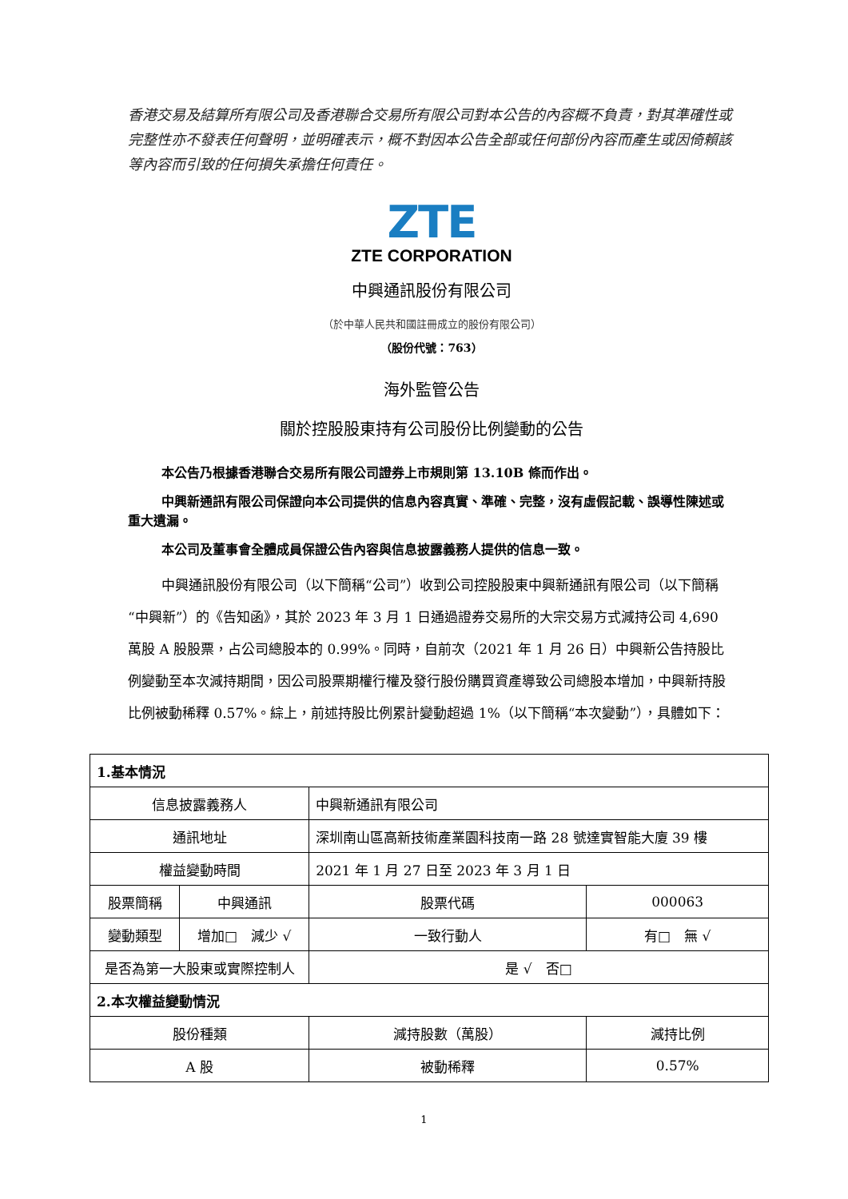香港交易及結算所有限公司及香港聯合交易所有限公司對本公告的內容概不負責，對其準確性或完整性亦不發表任何聲明，並明確表示，概不對因本公告全部或任何部份內容而產生或因倚賴該等內容而引致的任何損失承擔任何責任。
ZTE
ZTE CORPORATION
中興通訊股份有限公司
（於中華人民共和國註冊成立的股份有限公司）
（股份代號：763）
海外監管公告
關於控股股東持有公司股份比例變動的公告
本公告乃根據香港聯合交易所有限公司證券上市規則第 13.10B 條而作出。
中興新通訊有限公司保證向本公司提供的信息內容真實、準確、完整，沒有虛假記載、誤導性陳述或重大遺漏。
本公司及董事會全體成員保證公告內容與信息披露義務人提供的信息一致。
中興通訊股份有限公司（以下簡稱“公司”）收到公司控股股東中興新通訊有限公司（以下簡稱“中興新”）的《告知函》，其於 2023 年 3 月 1 日通過證券交易所的大宗交易方式減持公司 4,690 萬股 A 股股票，占公司總股本的 0.99%。同時，自前次（2021 年 1 月 26 日）中興新公告持股比例變動至本次減持期間，因公司股票期權行權及發行股份購買資產導致公司總股本增加，中興新持股比例被動稀釋 0.57%。綜上，前述持股比例累計變動超過 1%（以下簡稱“本次變動”），具體如下：
| 1.基本情況 | | | | |
| 信息披露義務人 | | 中興新通訊有限公司 | | |
| 通訊地址 | | 深圳南山區高新技術產業園科技南一路 28 號達實智能大廈 39 樓 | | |
| 權益變動時間 | | 2021 年 1 月 27 日至 2023 年 3 月 1 日 | | |
| 股票簡稱 | 中興通訊 | | 股票代碼 | 000063 |
| 變動類型 | 增加□ 減少 √ | | 一致行動人 | 有□ 無 √ |
| 是否為第一大股東或實際控制人 | | | 是 √ 否□ | |
| 2.本次權益變動情況 | | | | |
| 股份種類 | | 減持股數（萬股） | | 減持比例 |
| A 股 | | 被動稀釋 | | 0.57% |
1